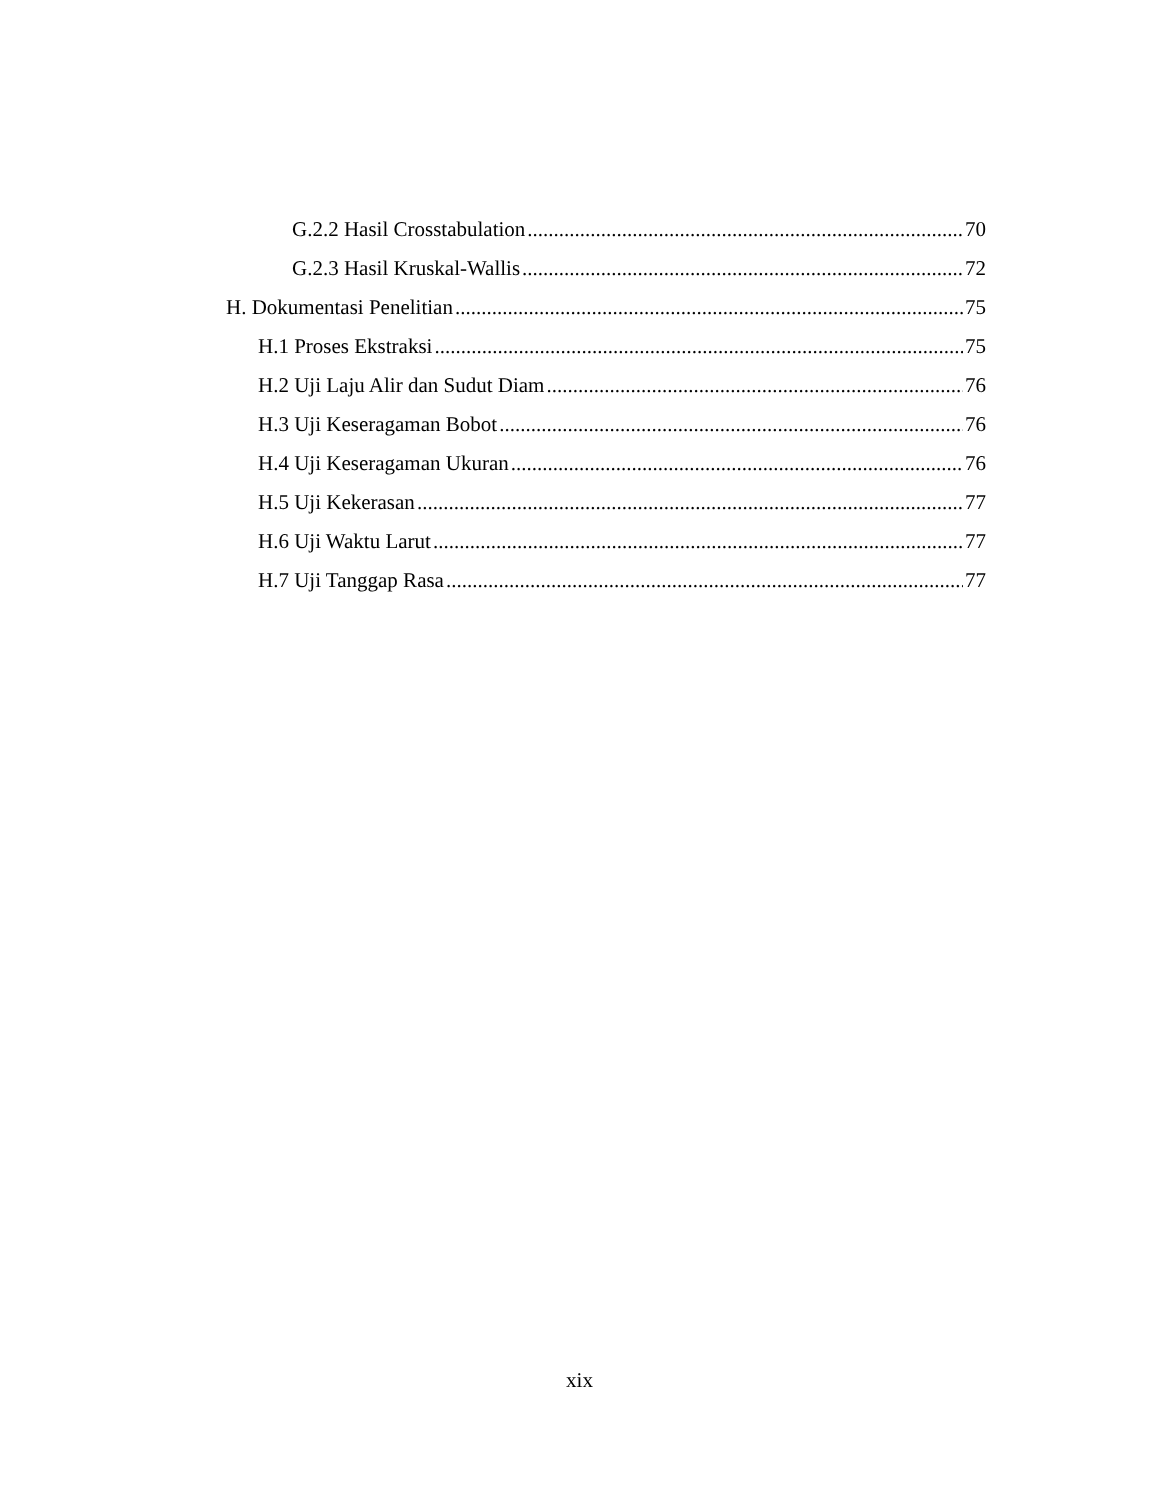G.2.2 Hasil Crosstabulation 70
G.2.3 Hasil Kruskal-Wallis 72
H. Dokumentasi Penelitian 75
H.1 Proses Ekstraksi 75
H.2 Uji Laju Alir dan Sudut Diam 76
H.3 Uji Keseragaman Bobot 76
H.4 Uji Keseragaman Ukuran 76
H.5 Uji Kekerasan 77
H.6 Uji Waktu Larut 77
H.7 Uji Tanggap Rasa 77
xix